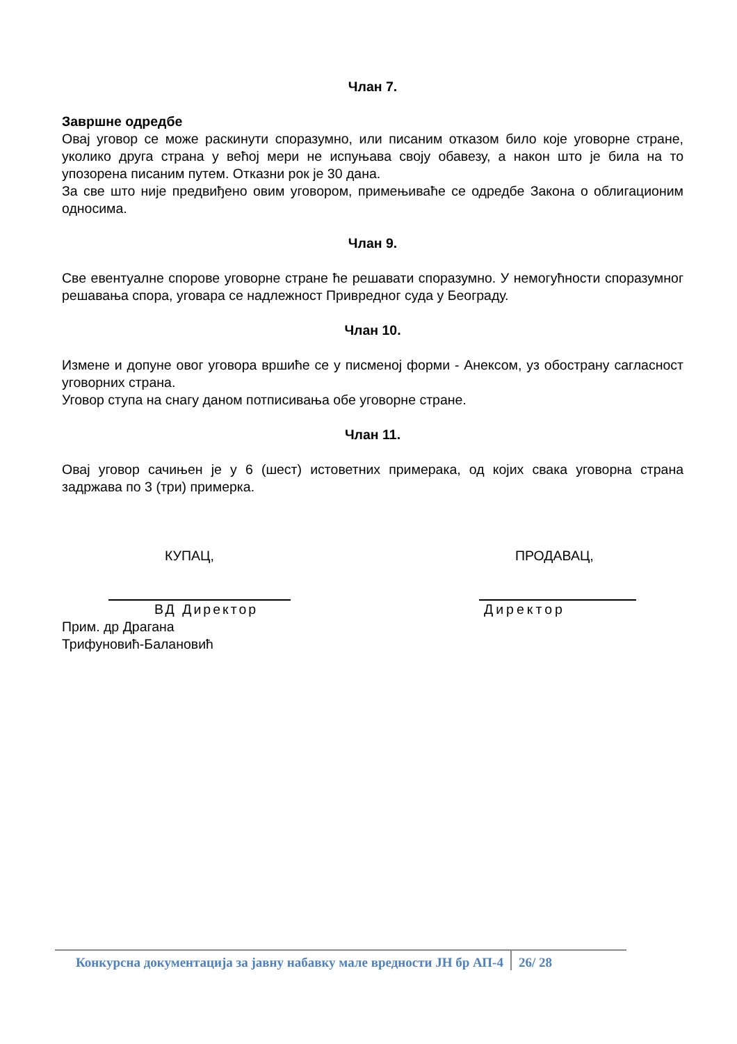Члан 7.
Завршне одредбе
Овај уговор се може раскинути споразумно, или писаним отказом било које уговорне стране, уколико друга страна у већој мери не испуњава своју обавезу, а након што је била на то упозорена писаним путем. Отказни рок је 30 дана.
За све што није предвиђено овим уговором, примењиваће се одредбе Закона о облигационим односима.
Члан 9.
Све евентуалне спорове уговорне стране ће решавати споразумно. У немогућности споразумног решавања спора, уговара се надлежност Привредног суда у Београду.
Члан 10.
Измене и допуне овог уговора вршиће се у писменој форми - Анексом, уз обострану сагласност уговорних страна.
Уговор ступа на снагу даном потписивања обе уговорне стране.
Члан 11.
Овај уговор сачињен је у 6 (шест) истоветних примерака, од којих свака уговорна страна задржава по 3 (три) примерка.
КУПАЦ,
ВД Директор
Прим. др Драгана Трифуновић-Балановић
ПРОДАВАЦ,
Директор
Конкурсна документација за јавну набавку мале вредности ЈН бр АП-4 26/ 28